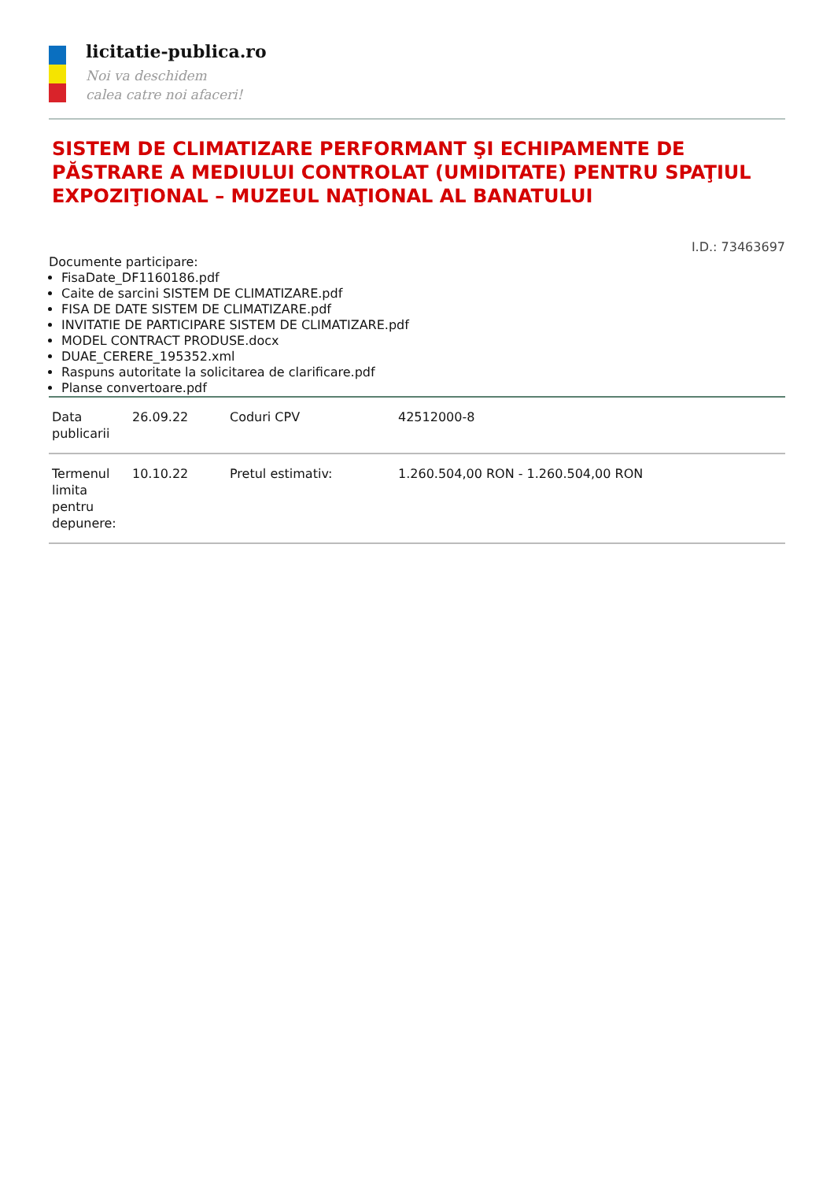licitatie-publica.ro
Noi va deschidem
calea catre noi afaceri!
SISTEM DE CLIMATIZARE PERFORMANT ŞI ECHIPAMENTE DE PĂSTRARE A MEDIULUI CONTROLAT (UMIDITATE) PENTRU SPAŢIUL EXPOZIŢIONAL – MUZEUL NAŢIONAL AL BANATULUI
I.D.: 73463697
Documente participare:
FisaDate_DF1160186.pdf
Caite de sarcini SISTEM DE CLIMATIZARE.pdf
FISA DE DATE SISTEM DE CLIMATIZARE.pdf
INVITATIE DE PARTICIPARE SISTEM DE CLIMATIZARE.pdf
MODEL CONTRACT PRODUSE.docx
DUAE_CERERE_195352.xml
Raspuns autoritate la solicitarea de clarificare.pdf
Planse convertoare.pdf
| Data publicarii | 26.09.22 | Coduri CPV | 42512000-8 |
| Termenul limita pentru depunere: | 10.10.22 | Pretul estimativ: | 1.260.504,00 RON - 1.260.504,00 RON |